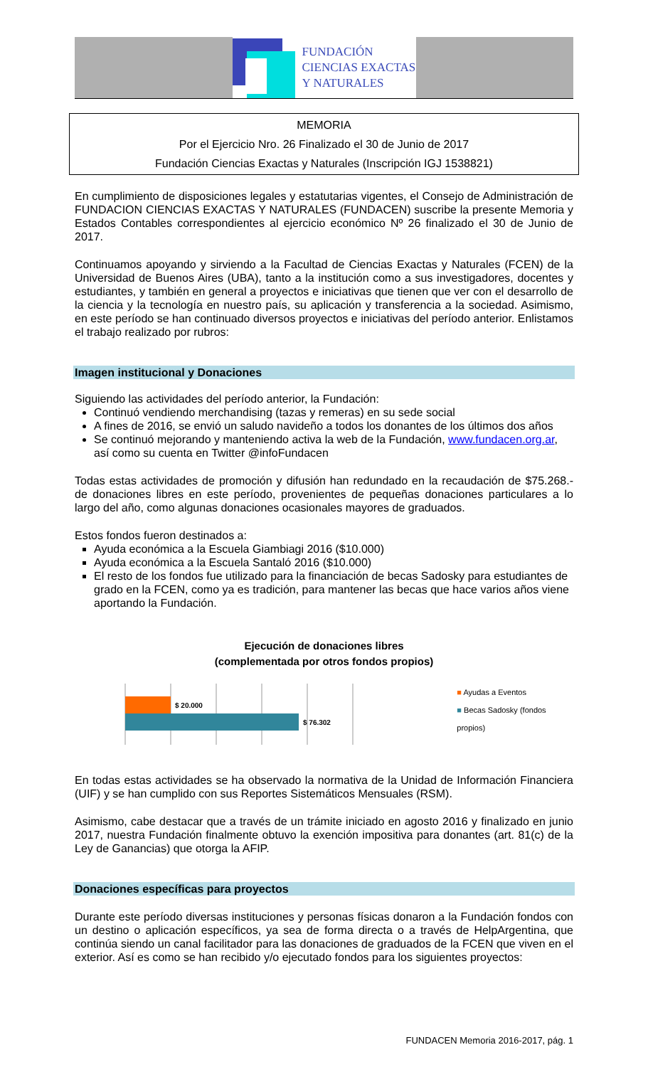FUNDACIÓN
CIENCIAS EXACTAS
Y NATURALES
MEMORIA
Por el Ejercicio Nro. 26 Finalizado el 30 de Junio de 2017
Fundación Ciencias Exactas y Naturales (Inscripción IGJ 1538821)
En cumplimiento de disposiciones legales y estatutarias vigentes, el Consejo de Administración de FUNDACION CIENCIAS EXACTAS Y NATURALES (FUNDACEN) suscribe la presente Memoria y Estados Contables correspondientes al ejercicio económico Nº 26 finalizado el 30 de Junio de 2017.
Continuamos apoyando y sirviendo a la Facultad de Ciencias Exactas y Naturales (FCEN) de la Universidad de Buenos Aires (UBA), tanto a la institución como a sus investigadores, docentes y estudiantes, y también en general a proyectos e iniciativas que tienen que ver con el desarrollo de la ciencia y la tecnología en nuestro país, su aplicación y transferencia a la sociedad. Asimismo, en este período se han continuado diversos proyectos e iniciativas del período anterior. Enlistamos el trabajo realizado por rubros:
Imagen institucional y Donaciones
Siguiendo las actividades del período anterior, la Fundación:
Continuó vendiendo merchandising (tazas y remeras) en su sede social
A fines de 2016, se envió un saludo navideño a todos los donantes de los últimos dos años
Se continuó mejorando y manteniendo activa la web de la Fundación, www.fundacen.org.ar, así como su cuenta en Twitter @infoFundacen
Todas estas actividades de promoción y difusión han redundado en la recaudación de $75.268.- de donaciones libres en este período, provenientes de pequeñas donaciones particulares a lo largo del año, como algunas donaciones ocasionales mayores de graduados.
Estos fondos fueron destinados a:
Ayuda económica a la Escuela Giambiagi 2016 ($10.000)
Ayuda económica a la Escuela Santaló 2016 ($10.000)
El resto de los fondos fue utilizado para la financiación de becas Sadosky para estudiantes de grado en la FCEN, como ya es tradición, para mantener las becas que hace varios años viene aportando la Fundación.
Ejecución de donaciones libres
(complementada por otros fondos propios)
$ 20.000
$ 76.302
■ Ayudas a Eventos
■ Becas Sadosky (fondos propios)
En todas estas actividades se ha observado la normativa de la Unidad de Información Financiera (UIF) y se han cumplido con sus Reportes Sistemáticos Mensuales (RSM).
Asimismo, cabe destacar que a través de un trámite iniciado en agosto 2016 y finalizado en junio 2017, nuestra Fundación finalmente obtuvo la exención impositiva para donantes (art. 81(c) de la Ley de Ganancias) que otorga la AFIP.
Donaciones específicas para proyectos
Durante este período diversas instituciones y personas físicas donaron a la Fundación fondos con un destino o aplicación específicos, ya sea de forma directa o a través de HelpArgentina, que continúa siendo un canal facilitador para las donaciones de graduados de la FCEN que viven en el exterior. Así es como se han recibido y/o ejecutado fondos para los siguientes proyectos:
FUNDACEN Memoria 2016-2017, pág. 1